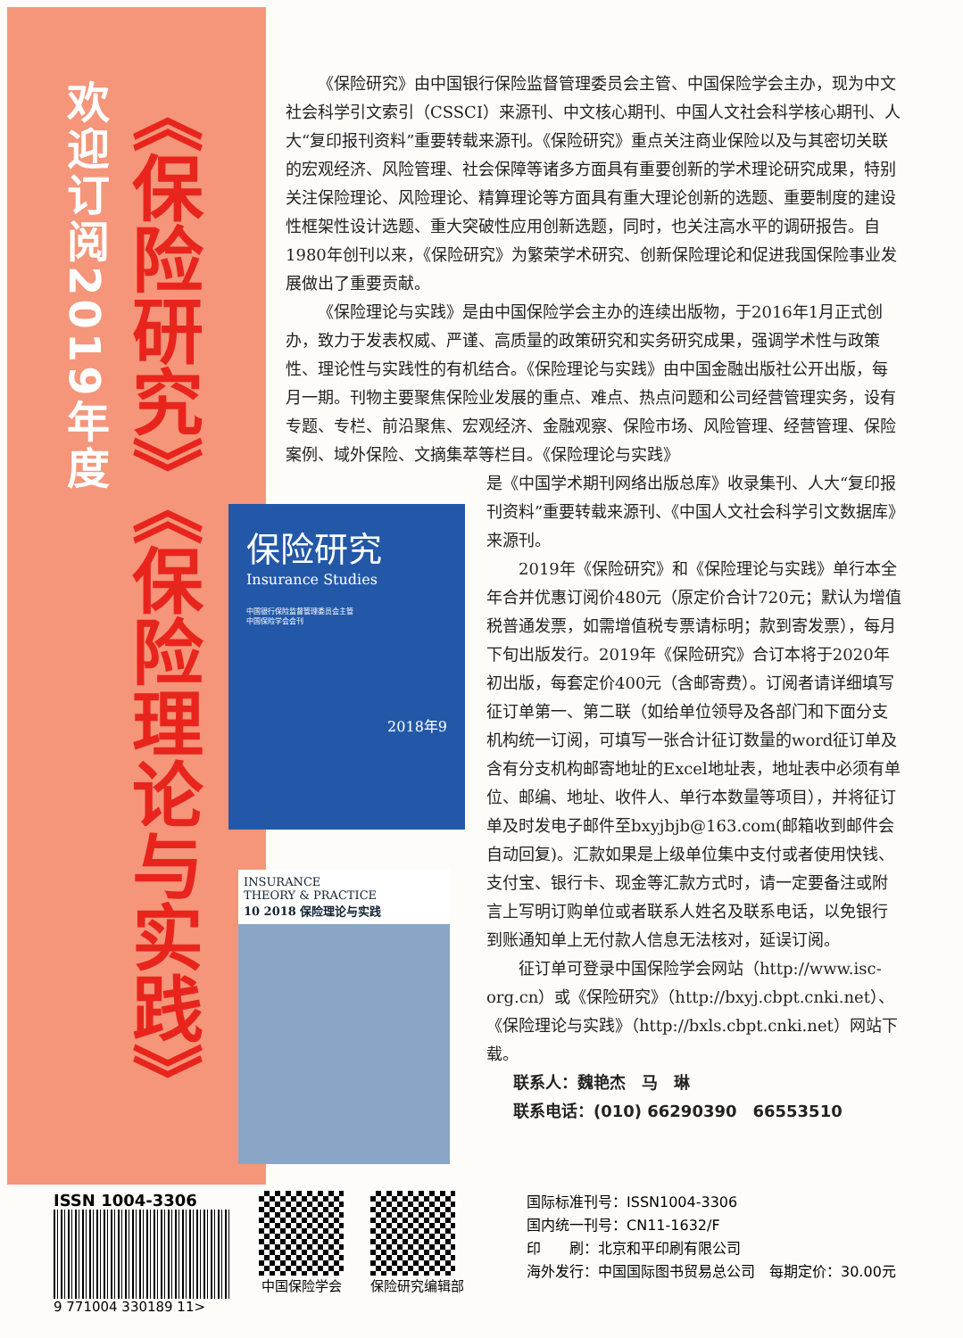欢迎订阅2019年度
《保险研究》《保险理论与实践》
保险研究
Insurance Studies
中国银行保险监督管理委员会主管
中国保险学会会刊
2018年9
INSURANCE
THEORY & PRACTICE
10 2018 保险理论与实践
《保险研究》由中国银行保险监督管理委员会主管、中国保险学会主办，现为中文社会科学引文索引（CSSCI）来源刊、中文核心期刊、中国人文社会科学核心期刊、人大“复印报刊资料”重要转载来源刊。《保险研究》重点关注商业保险以及与其密切关联的宏观经济、风险管理、社会保障等诸多方面具有重要创新的学术理论研究成果，特别关注保险理论、风险理论、精算理论等方面具有重大理论创新的选题、重要制度的建设性框架性设计选题、重大突破性应用创新选题，同时，也关注高水平的调研报告。自1980年创刊以来，《保险研究》为繁荣学术研究、创新保险理论和促进我国保险事业发展做出了重要贡献。
《保险理论与实践》是由中国保险学会主办的连续出版物，于2016年1月正式创办，致力于发表权威、严谨、高质量的政策研究和实务研究成果，强调学术性与政策性、理论性与实践性的有机结合。《保险理论与实践》由中国金融出版社公开出版，每月一期。刊物主要聚焦保险业发展的重点、难点、热点问题和公司经营管理实务，设有专题、专栏、前沿聚焦、宏观经济、金融观察、保险市场、风险管理、经营管理、保险案例、域外保险、文摘集萃等栏目。《保险理论与实践》
是《中国学术期刊网络出版总库》收录集刊、人大“复印报刊资料”重要转载来源刊、《中国人文社会科学引文数据库》来源刊。
2019年《保险研究》和《保险理论与实践》单行本全年合并优惠订阅价480元（原定价合计720元；默认为增值税普通发票，如需增值税专票请标明；款到寄发票），每月下旬出版发行。2019年《保险研究》合订本将于2020年初出版，每套定价400元（含邮寄费）。订阅者请详细填写征订单第一、第二联（如给单位领导及各部门和下面分支机构统一订阅，可填写一张合计征订数量的word征订单及含有分支机构邮寄地址的Excel地址表，地址表中必须有单位、邮编、地址、收件人、单行本数量等项目），并将征订单及时发电子邮件至bxyjbjb@163.com(邮箱收到邮件会自动回复)。汇款如果是上级单位集中支付或者使用快钱、支付宝、银行卡、现金等汇款方式时，请一定要备注或附言上写明订购单位或者联系人姓名及联系电话，以免银行到账通知单上无付款人信息无法核对，延误订阅。
征订单可登录中国保险学会网站（http://www.isc-org.cn）或《保险研究》（http://bxyj.cbpt.cnki.net）、《保险理论与实践》（http://bxls.cbpt.cnki.net）网站下载。
联系人：魏艳杰　马　琳
联系电话：(010) 66290390　66553510
ISSN 1004-3306
9 771004 330189 11>
中国保险学会 保险研究编辑部
国际标准刊号：ISSN1004-3306
国内统一刊号：CN11-1632/F
印　　刷：北京和平印刷有限公司
海外发行：中国国际图书贸易总公司　每期定价：30.00元